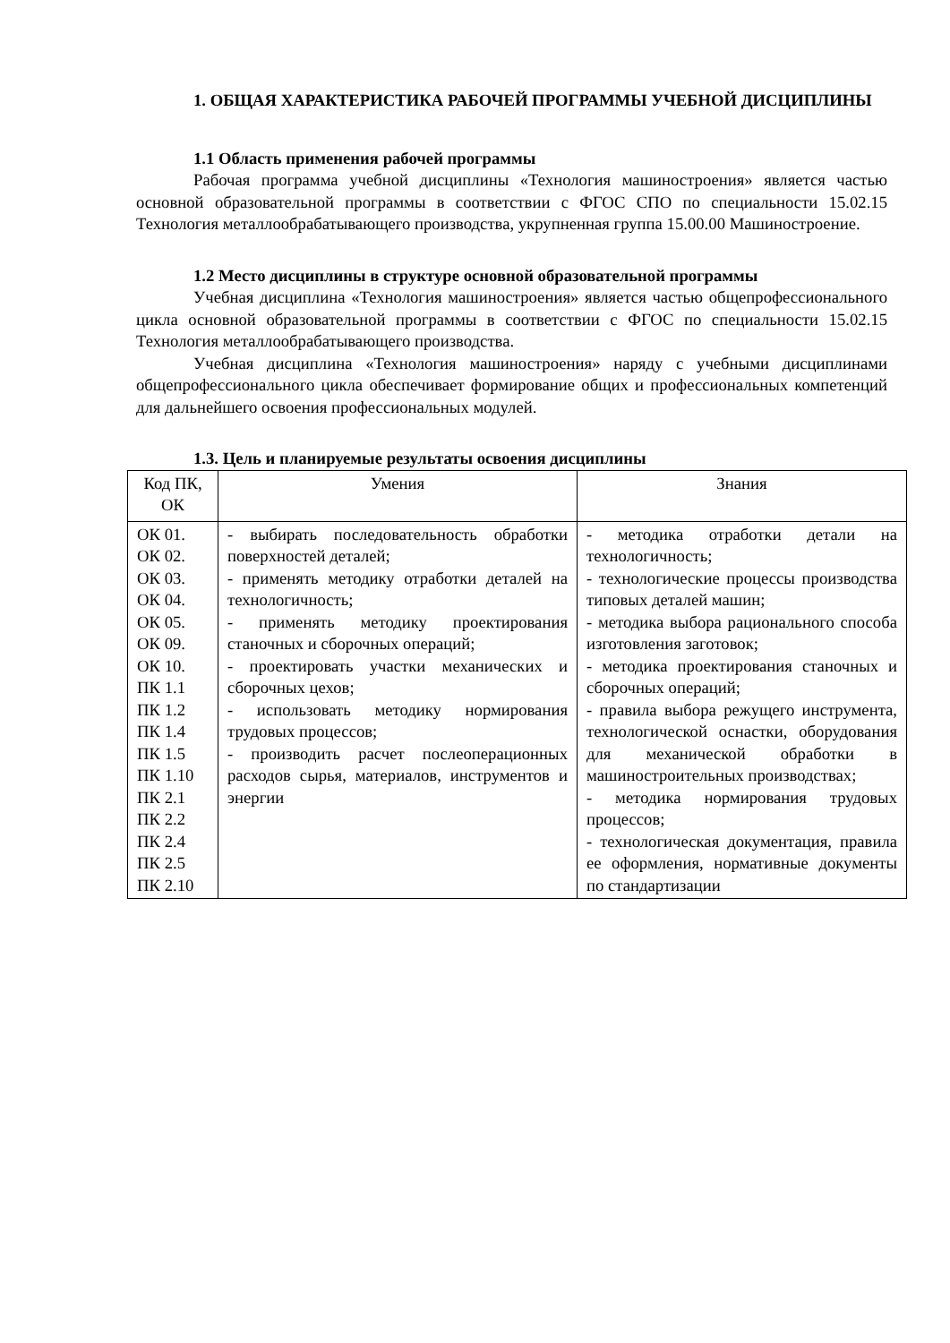1. ОБЩАЯ ХАРАКТЕРИСТИКА РАБОЧЕЙ ПРОГРАММЫ УЧЕБНОЙ ДИСЦИПЛИНЫ
1.1 Область применения рабочей программы
Рабочая программа учебной дисциплины «Технология машиностроения» является частью основной образовательной программы в соответствии с ФГОС СПО по специальности 15.02.15 Технология металлообрабатывающего производства, укрупненная группа 15.00.00 Машиностроение.
1.2 Место дисциплины в структуре основной образовательной программы
Учебная дисциплина «Технология машиностроения» является частью общепрофессионального цикла основной образовательной программы в соответствии с ФГОС по специальности 15.02.15 Технология металлообрабатывающего производства.
Учебная дисциплина «Технология машиностроения» наряду с учебными дисциплинами общепрофессионального цикла обеспечивает формирование общих и профессиональных компетенций для дальнейшего освоения профессиональных модулей.
1.3. Цель и планируемые результаты освоения дисциплины
| Код ПК, ОК | Умения | Знания |
| --- | --- | --- |
| ОК 01. ОК 02. ОК 03. ОК 04. ОК 05. ОК 09. ОК 10. ПК 1.1 ПК 1.2 ПК 1.4 ПК 1.5 ПК 1.10 ПК 2.1 ПК 2.2 ПК 2.4 ПК 2.5 ПК 2.10 | - выбирать последовательность обработки поверхностей деталей; - применять методику отработки деталей на технологичность; - применять методику проектирования станочных и сборочных операций; - проектировать участки механических и сборочных цехов; - использовать методику нормирования трудовых процессов; - производить расчет послеоперационных расходов сырья, материалов, инструментов и энергии | - методика отработки детали на технологичность; - технологические процессы производства типовых деталей машин; - методика выбора рационального способа изготовления заготовок; - методика проектирования станочных и сборочных операций; - правила выбора режущего инструмента, технологической оснастки, оборудования для механической обработки в машиностроительных производствах; - методика нормирования трудовых процессов; - технологическая документация, правила ее оформления, нормативные документы по стандартизации |